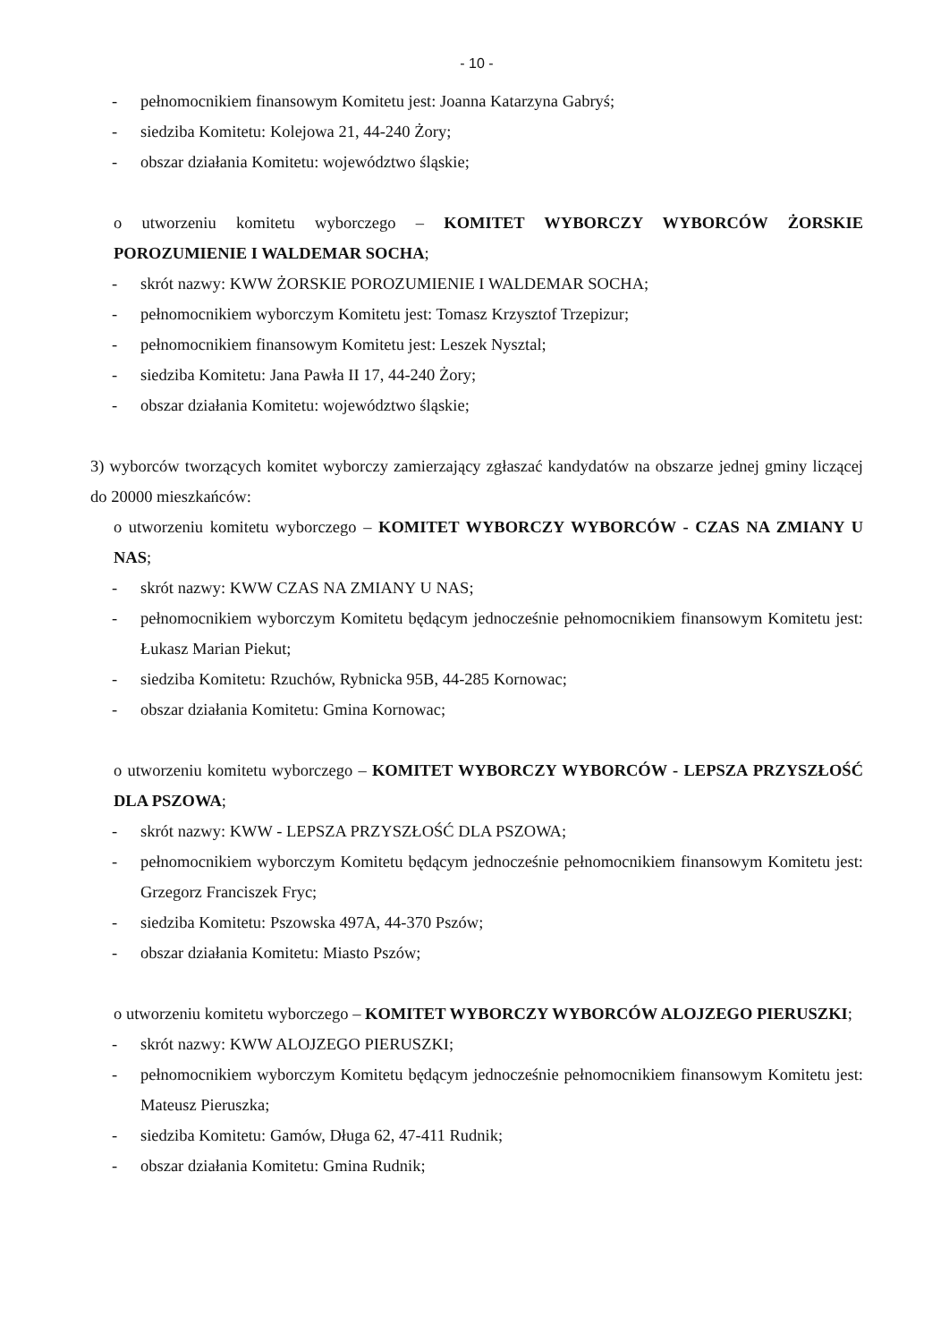- 10 -
- pełnomocnikiem finansowym Komitetu jest: Joanna Katarzyna Gabryś;
- siedziba Komitetu: Kolejowa 21, 44-240 Żory;
- obszar działania Komitetu: województwo śląskie;
o utworzeniu komitetu wyborczego – KOMITET WYBORCZY WYBORCÓW ŻORSKIE POROZUMIENIE I WALDEMAR SOCHA;
- skrót nazwy: KWW ŻORSKIE POROZUMIENIE I WALDEMAR SOCHA;
- pełnomocnikiem wyborczym Komitetu jest: Tomasz Krzysztof Trzepizur;
- pełnomocnikiem finansowym Komitetu jest: Leszek Nysztal;
- siedziba Komitetu: Jana Pawła II 17, 44-240 Żory;
- obszar działania Komitetu: województwo śląskie;
3) wyborców tworzących komitet wyborczy zamierzający zgłaszać kandydatów na obszarze jednej gminy liczącej do 20000 mieszkańców:
o utworzeniu komitetu wyborczego – KOMITET WYBORCZY WYBORCÓW - CZAS NA ZMIANY U NAS;
- skrót nazwy: KWW CZAS NA ZMIANY U NAS;
- pełnomocnikiem wyborczym Komitetu będącym jednocześnie pełnomocnikiem finansowym Komitetu jest: Łukasz Marian Piekut;
- siedziba Komitetu: Rzuchów, Rybnicka 95B, 44-285 Kornowac;
- obszar działania Komitetu: Gmina Kornowac;
o utworzeniu komitetu wyborczego – KOMITET WYBORCZY WYBORCÓW - LEPSZA PRZYSZŁOŚĆ DLA PSZOWA;
- skrót nazwy: KWW - LEPSZA PRZYSZŁOŚĆ DLA PSZOWA;
- pełnomocnikiem wyborczym Komitetu będącym jednocześnie pełnomocnikiem finansowym Komitetu jest: Grzegorz Franciszek Fryc;
- siedziba Komitetu: Pszowska 497A, 44-370 Pszów;
- obszar działania Komitetu: Miasto Pszów;
o utworzeniu komitetu wyborczego – KOMITET WYBORCZY WYBORCÓW ALOJZEGO PIERUSZKI;
- skrót nazwy: KWW ALOJZEGO PIERUSZKI;
- pełnomocnikiem wyborczym Komitetu będącym jednocześnie pełnomocnikiem finansowym Komitetu jest: Mateusz Pieruszka;
- siedziba Komitetu: Gamów, Długa 62, 47-411 Rudnik;
- obszar działania Komitetu: Gmina Rudnik;